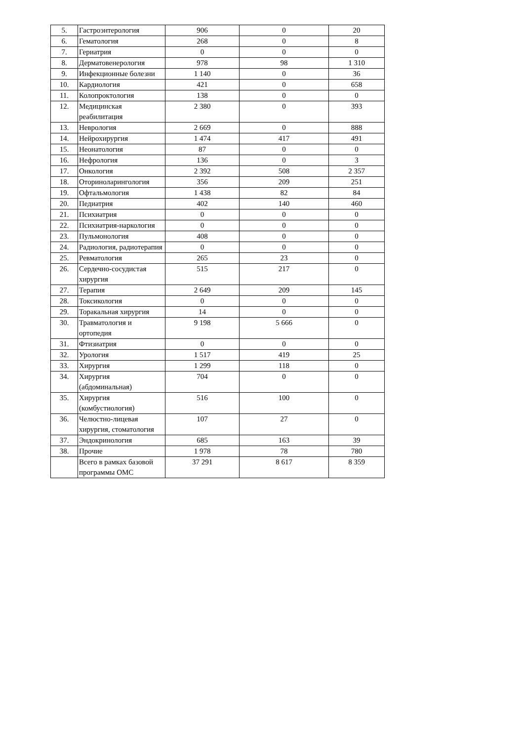| 5. | Гастроэнтерология | 906 | 0 | 20 |
| 6. | Гематология | 268 | 0 | 8 |
| 7. | Гериатрия | 0 | 0 | 0 |
| 8. | Дерматовенерология | 978 | 98 | 1 310 |
| 9. | Инфекционные болезни | 1 140 | 0 | 36 |
| 10. | Кардиология | 421 | 0 | 658 |
| 11. | Колопроктология | 138 | 0 | 0 |
| 12. | Медицинская реабилитация | 2 380 | 0 | 393 |
| 13. | Неврология | 2 669 | 0 | 888 |
| 14. | Нейрохирургия | 1 474 | 417 | 491 |
| 15. | Неонатология | 87 | 0 | 0 |
| 16. | Нефрология | 136 | 0 | 3 |
| 17. | Онкология | 2 392 | 508 | 2 357 |
| 18. | Оториноларингология | 356 | 209 | 251 |
| 19. | Офтальмология | 1 438 | 82 | 84 |
| 20. | Педиатрия | 402 | 140 | 460 |
| 21. | Психиатрия | 0 | 0 | 0 |
| 22. | Психиатрия-наркология | 0 | 0 | 0 |
| 23. | Пульмонология | 408 | 0 | 0 |
| 24. | Радиология, радиотерапия | 0 | 0 | 0 |
| 25. | Ревматология | 265 | 23 | 0 |
| 26. | Сердечно-сосудистая хирургия | 515 | 217 | 0 |
| 27. | Терапия | 2 649 | 209 | 145 |
| 28. | Токсикология | 0 | 0 | 0 |
| 29. | Торакальная хирургия | 14 | 0 | 0 |
| 30. | Травматология и ортопедия | 9 198 | 5 666 | 0 |
| 31. | Фтизиатрия | 0 | 0 | 0 |
| 32. | Урология | 1 517 | 419 | 25 |
| 33. | Хирургия | 1 299 | 118 | 0 |
| 34. | Хирургия (абдоминальная) | 704 | 0 | 0 |
| 35. | Хирургия (комбустиология) | 516 | 100 | 0 |
| 36. | Челюстно-лицевая хирургия, стоматология | 107 | 27 | 0 |
| 37. | Эндокринология | 685 | 163 | 39 |
| 38. | Прочие | 1 978 | 78 | 780 |
| | Всего в рамках базовой программы ОМС | 37 291 | 8 617 | 8 359 |